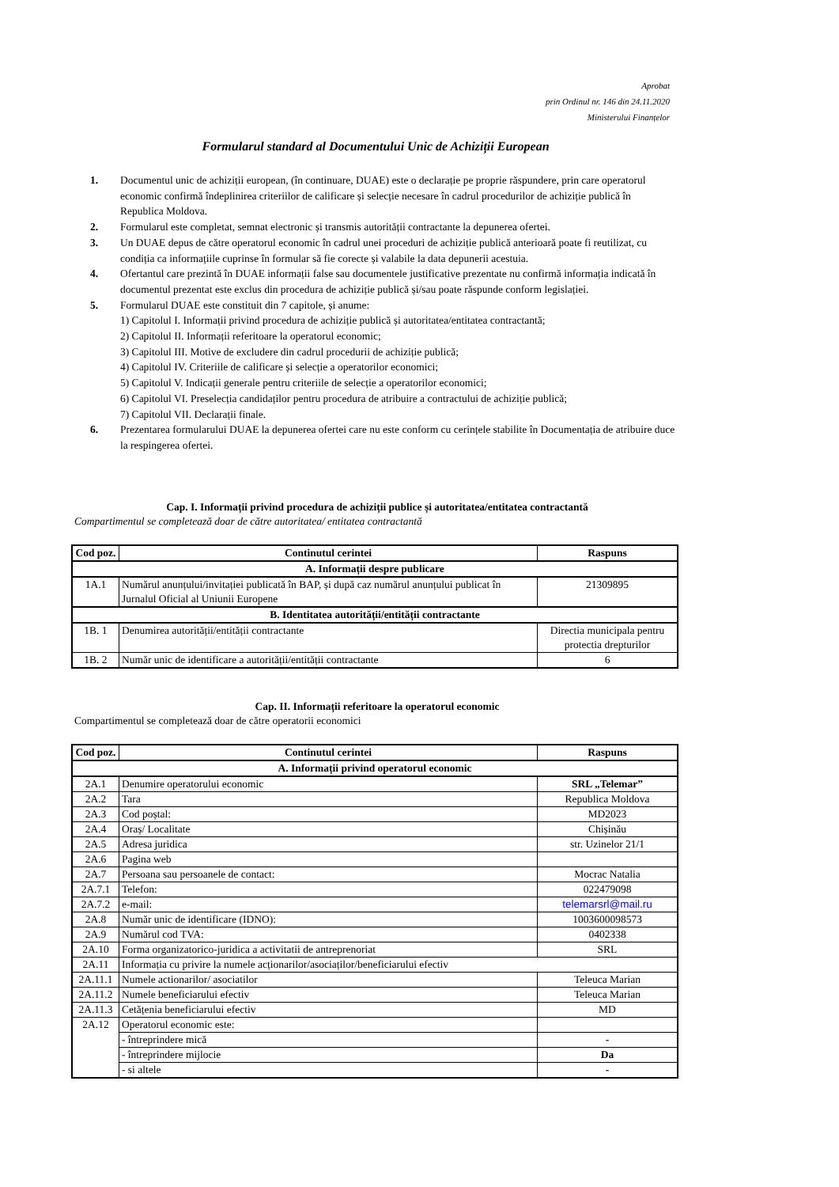Aprobat
prin Ordinul nr. 146 din 24.11.2020
Ministerului Finanțelor
Formularul standard al Documentului Unic de Achiziții European
1. Documentul unic de achiziții european, (în continuare, DUAE) este o declarație pe proprie răspundere, prin care operatorul economic confirmă îndeplinirea criteriilor de calificare și selecție necesare în cadrul procedurilor de achiziție publică în Republica Moldova.
2. Formularul este completat, semnat electronic și transmis autorității contractante la depunerea ofertei.
3. Un DUAE depus de către operatorul economic în cadrul unei proceduri de achiziție publică anterioară poate fi reutilizat, cu condiția ca informațiile cuprinse în formular să fie corecte și valabile la data depunerii acestuia.
4. Ofertantul care prezintă în DUAE informații false sau documentele justificative prezentate nu confirmă informația indicată în documentul prezentat este exclus din procedura de achiziție publică și/sau poate răspunde conform legislației.
5. Formularul DUAE este constituit din 7 capitole, și anume:
1) Capitolul I. Informații privind procedura de achiziție publică și autoritatea/entitatea contractantă;
2) Capitolul II. Informații referitoare la operatorul economic;
3) Capitolul III. Motive de excludere din cadrul procedurii de achiziție publică;
4) Capitolul IV. Criteriile de calificare și selecție a operatorilor economici;
5) Capitolul V. Indicații generale pentru criteriile de selecție a operatorilor economici;
6) Capitolul VI. Preselecția candidaților pentru procedura de atribuire a contractului de achiziție publică;
7) Capitolul VII. Declarații finale.
6. Prezentarea formularului DUAE la depunerea ofertei care nu este conform cu cerințele stabilite în Documentația de atribuire duce la respingerea ofertei.
Cap. I. Informații privind procedura de achiziții publice și autoritatea/entitatea contractantă
Compartimentul se completează doar de către autoritatea/ entitatea contractantă
| Cod poz. | Continutul cerintei | Raspuns |
| --- | --- | --- |
| A. Informații despre publicare | | |
| 1A.1 | Numărul anunțului/invitației publicată în BAP, și după caz numărul anunțului publicat în Jurnalul Oficial al Uniunii Europene | 21309895 |
| B. Identitatea autorității/entității contractante | | |
| 1B. 1 | Denumirea autorității/entității contractante | Directia municipala pentru protectia drepturilor |
| 1B. 2 | Număr unic de identificare a autorității/entității contractante | 6 |
Cap. II. Informații referitoare la operatorul economic
Compartimentul se completează doar de către operatorii economici
| Cod poz. | Continutul cerintei | Raspuns |
| --- | --- | --- |
| A. Informații privind operatorul economic | | |
| 2A.1 | Denumire operatorului economic | SRL „Telemar” |
| 2A.2 | Tara | Republica Moldova |
| 2A.3 | Cod poștal: | MD2023 |
| 2A.4 | Oraș/ Localitate | Chișinău |
| 2A.5 | Adresa juridica | str. Uzinelor 21/1 |
| 2A.6 | Pagina web | |
| 2A.7 | Persoana sau persoanele de contact: | Mocrac Natalia |
| 2A.7.1 | Telefon: | 022479098 |
| 2A.7.2 | e-mail: | telemarsrl@mail.ru |
| 2A.8 | Număr unic de identificare (IDNO): | 1003600098573 |
| 2A.9 | Numărul cod TVA: | 0402338 |
| 2A.10 | Forma organizatorico-juridica a activitatii de antreprenoriat | SRL |
| 2A.11 | Informația cu privire la numele acționarilor/asociaților/beneficiarului efectiv | |
| 2A.11.1 | Numele actionarilor/ asociatilor | Teleuca Marian |
| 2A.11.2 | Numele beneficiarului efectiv | Teleuca Marian |
| 2A.11.3 | Cetățenia beneficiarului efectiv | MD |
| 2A.12 | Operatorul economic este: | |
| | - întreprindere mică | - |
| | - întreprindere mijlocie | Da |
| | - si altele | - |